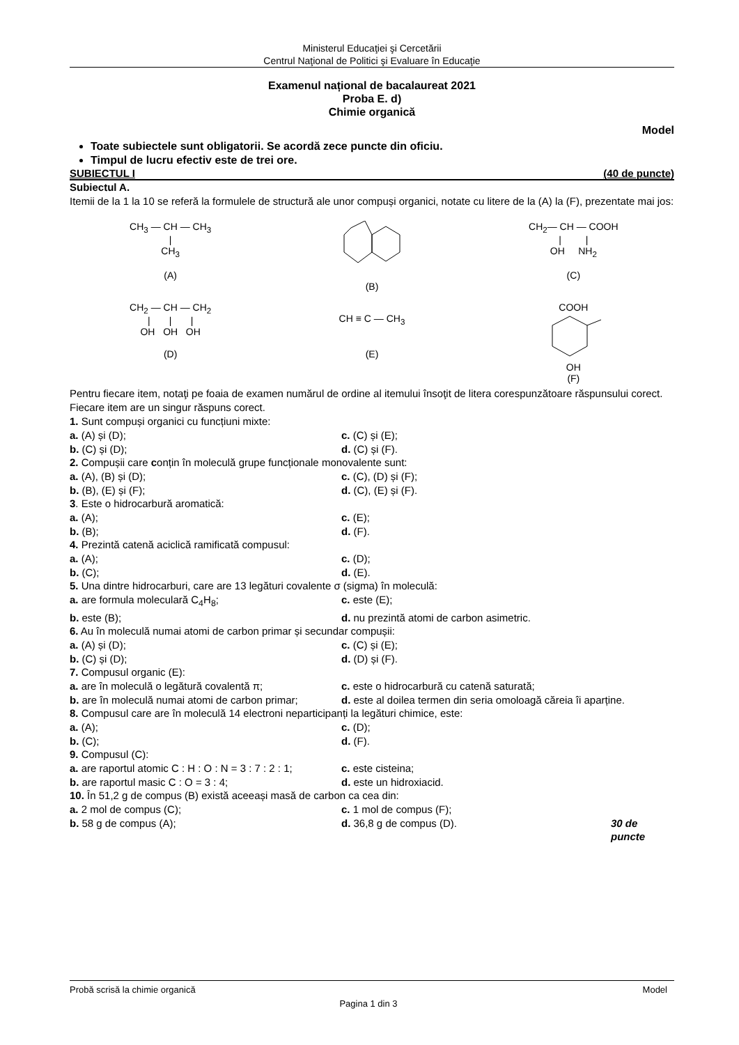Ministerul Educaţiei şi Cercetării
Centrul Naţional de Politici şi Evaluare în Educaţie
Examenul național de bacalaureat 2021
Proba E. d)
Chimie organică
Model
Toate subiectele sunt obligatorii. Se acordă zece puncte din oficiu.
Timpul de lucru efectiv este de trei ore.
SUBIECTUL I (40 de puncte)
Subiectul A.
Itemii de la 1 la 10 se referă la formulele de structură ale unor compuși organici, notate cu litere de la (A) la (F), prezentate mai jos:
CH<sub>3</sub> — CH — CH<sub>3</sub>
|
CH<sub>3</sub>
(A)
(B)
CH<sub>2</sub>— CH — COOH
| |
OH NH<sub>2</sub>
(C)
CH<sub>2</sub> — CH — CH<sub>2</sub>
| | |
OH OH OH
(D)
CH ≡ C — CH<sub>3</sub>
(E)
COOH
OH
(F)
Pentru fiecare item, notaţi pe foaia de examen numărul de ordine al itemului însoţit de litera corespunzătoare răspunsului corect. Fiecare item are un singur răspuns corect.
1. Sunt compuși organici cu funcțiuni mixte:
a. (A) și (D); c. (C) și (E);
b. (C) și (D); d. (C) și (F).
2. Compușii care conțin în moleculă grupe funcționale monovalente sunt:
a. (A), (B) și (D); c. (C), (D) și (F);
b. (B), (E) și (F); d. (C), (E) și (F).
3. Este o hidrocarbură aromatică:
a. (A); c. (E);
b. (B); d. (F).
4. Prezintă catenă aciclică ramificată compusul:
a. (A); c. (D);
b. (C); d. (E).
5. Una dintre hidrocarburi, care are 13 legături covalente σ (sigma) în moleculă:
a. are formula moleculară C<sub>4</sub>H<sub>8</sub>; c. este (E);
b. este (B); d. nu prezintă atomi de carbon asimetric.
6. Au în moleculă numai atomi de carbon primar și secundar compușii:
a. (A) și (D); c. (C) și (E);
b. (C) și (D); d. (D) și (F).
7. Compusul organic (E):
a. are în moleculă o legătură covalentă π; c. este o hidrocarbură cu catenă saturată;
b. are în moleculă numai atomi de carbon primar; d. este al doilea termen din seria omoloagă căreia îi aparține.
8. Compusul care are în moleculă 14 electroni neparticipanți la legături chimice, este:
a. (A); c. (D);
b. (C); d. (F).
9. Compusul (C):
a. are raportul atomic C : H : O : N = 3 : 7 : 2 : 1; c. este cisteina;
b. are raportul masic C : O = 3 : 4; d. este un hidroxiacid.
10. În 51,2 g de compus (B) există aceeași masă de carbon ca cea din:
a. 2 mol de compus (C); c. 1 mol de compus (F);
b. 58 g de compus (A); d. 36,8 g de compus (D). 30 de puncte
Probă scrisă la chimie organică Model
Pagina 1 din 3